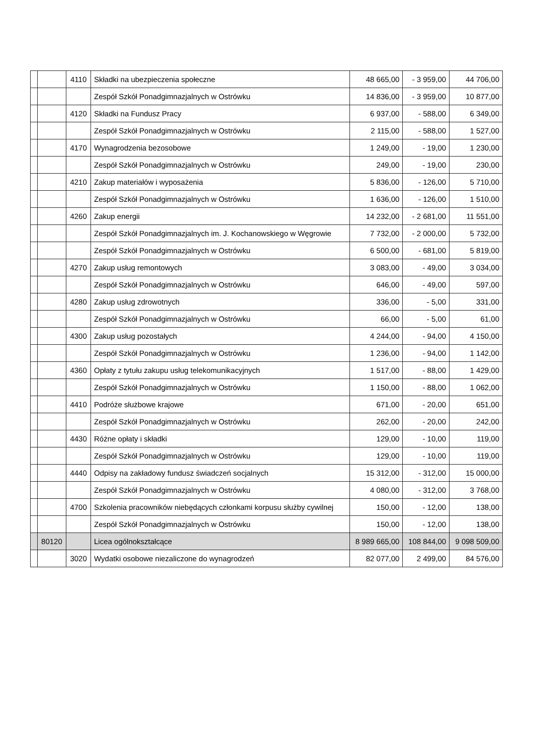| | | 4110 | Składki na ubezpieczenia społeczne | 48 665,00 | - 3 959,00 | 44 706,00 |
| | | | Zespół Szkół Ponadgimnazjalnych w Ostrówku | 14 836,00 | - 3 959,00 | 10 877,00 |
| | | 4120 | Składki na Fundusz Pracy | 6 937,00 | - 588,00 | 6 349,00 |
| | | | Zespół Szkół Ponadgimnazjalnych w Ostrówku | 2 115,00 | - 588,00 | 1 527,00 |
| | | 4170 | Wynagrodzenia bezosobowe | 1 249,00 | - 19,00 | 1 230,00 |
| | | | Zespół Szkół Ponadgimnazjalnych w Ostrówku | 249,00 | - 19,00 | 230,00 |
| | | 4210 | Zakup materiałów i wyposażenia | 5 836,00 | - 126,00 | 5 710,00 |
| | | | Zespół Szkół Ponadgimnazjalnych w Ostrówku | 1 636,00 | - 126,00 | 1 510,00 |
| | | 4260 | Zakup energii | 14 232,00 | - 2 681,00 | 11 551,00 |
| | | | Zespół Szkół Ponadgimnazjalnych im. J. Kochanowskiego w Węgrowie | 7 732,00 | - 2 000,00 | 5 732,00 |
| | | | Zespół Szkół Ponadgimnazjalnych w Ostrówku | 6 500,00 | - 681,00 | 5 819,00 |
| | | 4270 | Zakup usług remontowych | 3 083,00 | - 49,00 | 3 034,00 |
| | | | Zespół Szkół Ponadgimnazjalnych w Ostrówku | 646,00 | - 49,00 | 597,00 |
| | | 4280 | Zakup usług zdrowotnych | 336,00 | - 5,00 | 331,00 |
| | | | Zespół Szkół Ponadgimnazjalnych w Ostrówku | 66,00 | - 5,00 | 61,00 |
| | | 4300 | Zakup usług pozostałych | 4 244,00 | - 94,00 | 4 150,00 |
| | | | Zespół Szkół Ponadgimnazjalnych w Ostrówku | 1 236,00 | - 94,00 | 1 142,00 |
| | | 4360 | Opłaty z tytułu zakupu usług telekomunikacyjnych | 1 517,00 | - 88,00 | 1 429,00 |
| | | | Zespół Szkół Ponadgimnazjalnych w Ostrówku | 1 150,00 | - 88,00 | 1 062,00 |
| | | 4410 | Podróże służbowe krajowe | 671,00 | - 20,00 | 651,00 |
| | | | Zespół Szkół Ponadgimnazjalnych w Ostrówku | 262,00 | - 20,00 | 242,00 |
| | | 4430 | Różne opłaty i składki | 129,00 | - 10,00 | 119,00 |
| | | | Zespół Szkół Ponadgimnazjalnych w Ostrówku | 129,00 | - 10,00 | 119,00 |
| | | 4440 | Odpisy na zakładowy fundusz świadczeń socjalnych | 15 312,00 | - 312,00 | 15 000,00 |
| | | | Zespół Szkół Ponadgimnazjalnych w Ostrówku | 4 080,00 | - 312,00 | 3 768,00 |
| | | 4700 | Szkolenia pracowników niebędących członkami korpusu służby cywilnej | 150,00 | - 12,00 | 138,00 |
| | | | Zespół Szkół Ponadgimnazjalnych w Ostrówku | 150,00 | - 12,00 | 138,00 |
| | 80120 | | Licea ogólnokształcące | 8 989 665,00 | 108 844,00 | 9 098 509,00 |
| | | 3020 | Wydatki osobowe niezaliczone do wynagrodzeń | 82 077,00 | 2 499,00 | 84 576,00 |